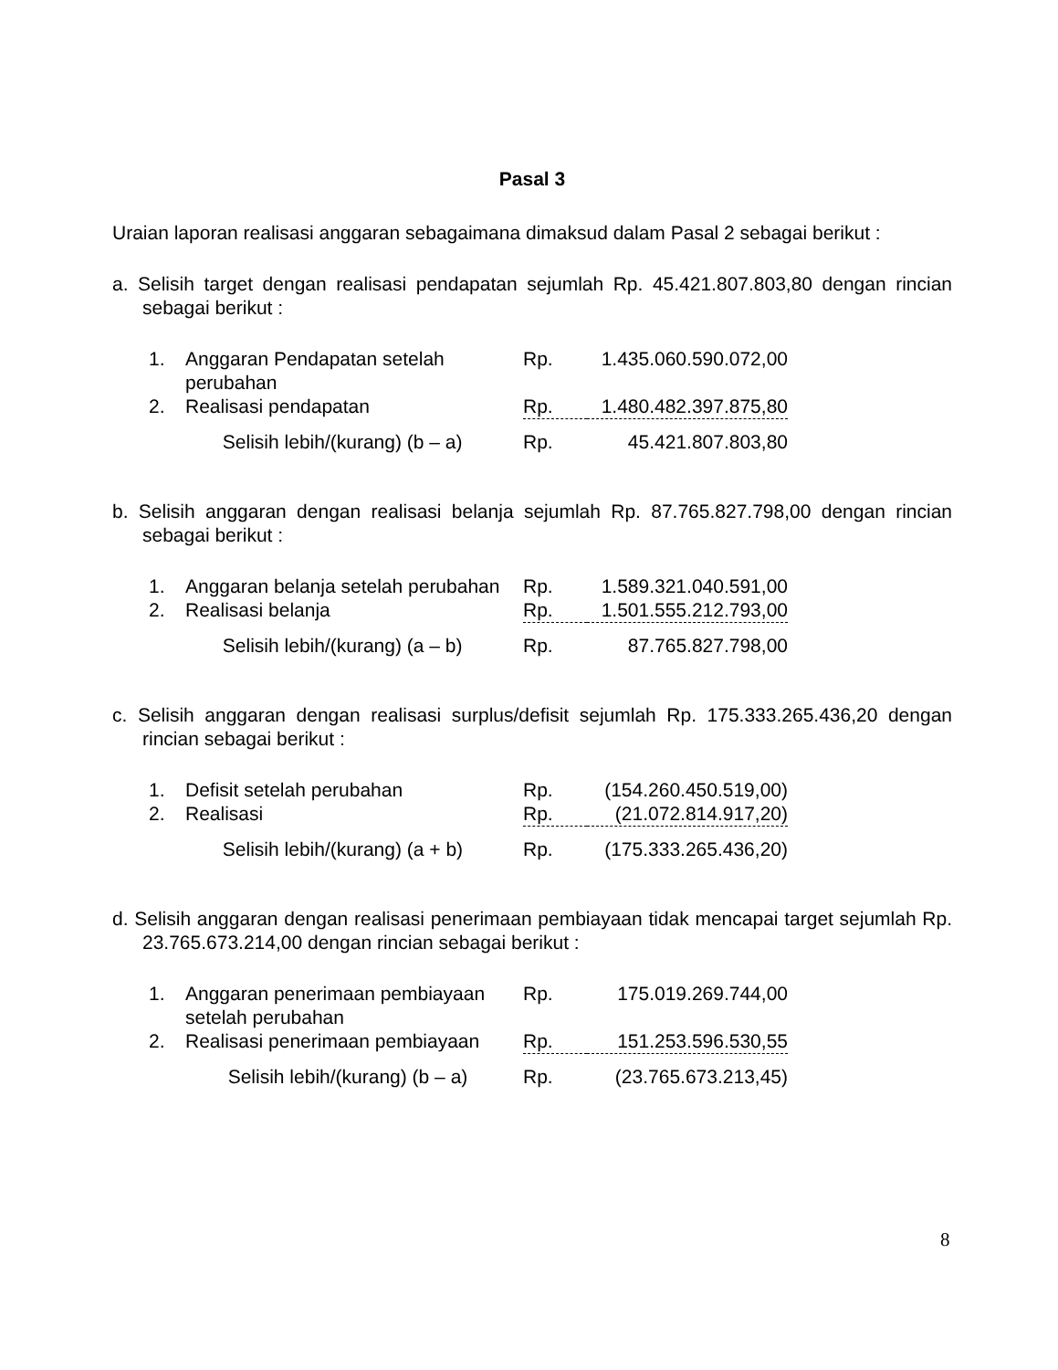Pasal 3
Uraian laporan realisasi anggaran sebagaimana dimaksud dalam Pasal 2 sebagai berikut :
a. Selisih target dengan realisasi pendapatan sejumlah Rp. 45.421.807.803,80 dengan rincian sebagai berikut :
| 1. | Anggaran Pendapatan setelah perubahan | Rp. | 1.435.060.590.072,00 |
| 2. | Realisasi pendapatan | Rp. | 1.480.482.397.875,80 |
| | Selisih lebih/(kurang) (b – a) | Rp. | 45.421.807.803,80 |
b. Selisih anggaran dengan realisasi belanja sejumlah Rp. 87.765.827.798,00 dengan rincian sebagai berikut :
| 1. | Anggaran belanja setelah perubahan | Rp. | 1.589.321.040.591,00 |
| 2. | Realisasi belanja | Rp. | 1.501.555.212.793,00 |
| | Selisih lebih/(kurang) (a – b) | Rp. | 87.765.827.798,00 |
c. Selisih anggaran dengan realisasi surplus/defisit sejumlah Rp. 175.333.265.436,20 dengan rincian sebagai berikut :
| 1. | Defisit setelah perubahan | Rp. | (154.260.450.519,00) |
| 2. | Realisasi | Rp. | (21.072.814.917,20) |
| | Selisih lebih/(kurang) (a + b) | Rp. | (175.333.265.436,20) |
d. Selisih anggaran dengan realisasi penerimaan pembiayaan tidak mencapai target sejumlah Rp. 23.765.673.214,00 dengan rincian sebagai berikut :
| 1. | Anggaran penerimaan pembiayaan setelah perubahan | Rp. | 175.019.269.744,00 |
| 2. | Realisasi penerimaan pembiayaan | Rp. | 151.253.596.530,55 |
| | Selisih lebih/(kurang) (b – a) | Rp. | (23.765.673.213,45) |
8